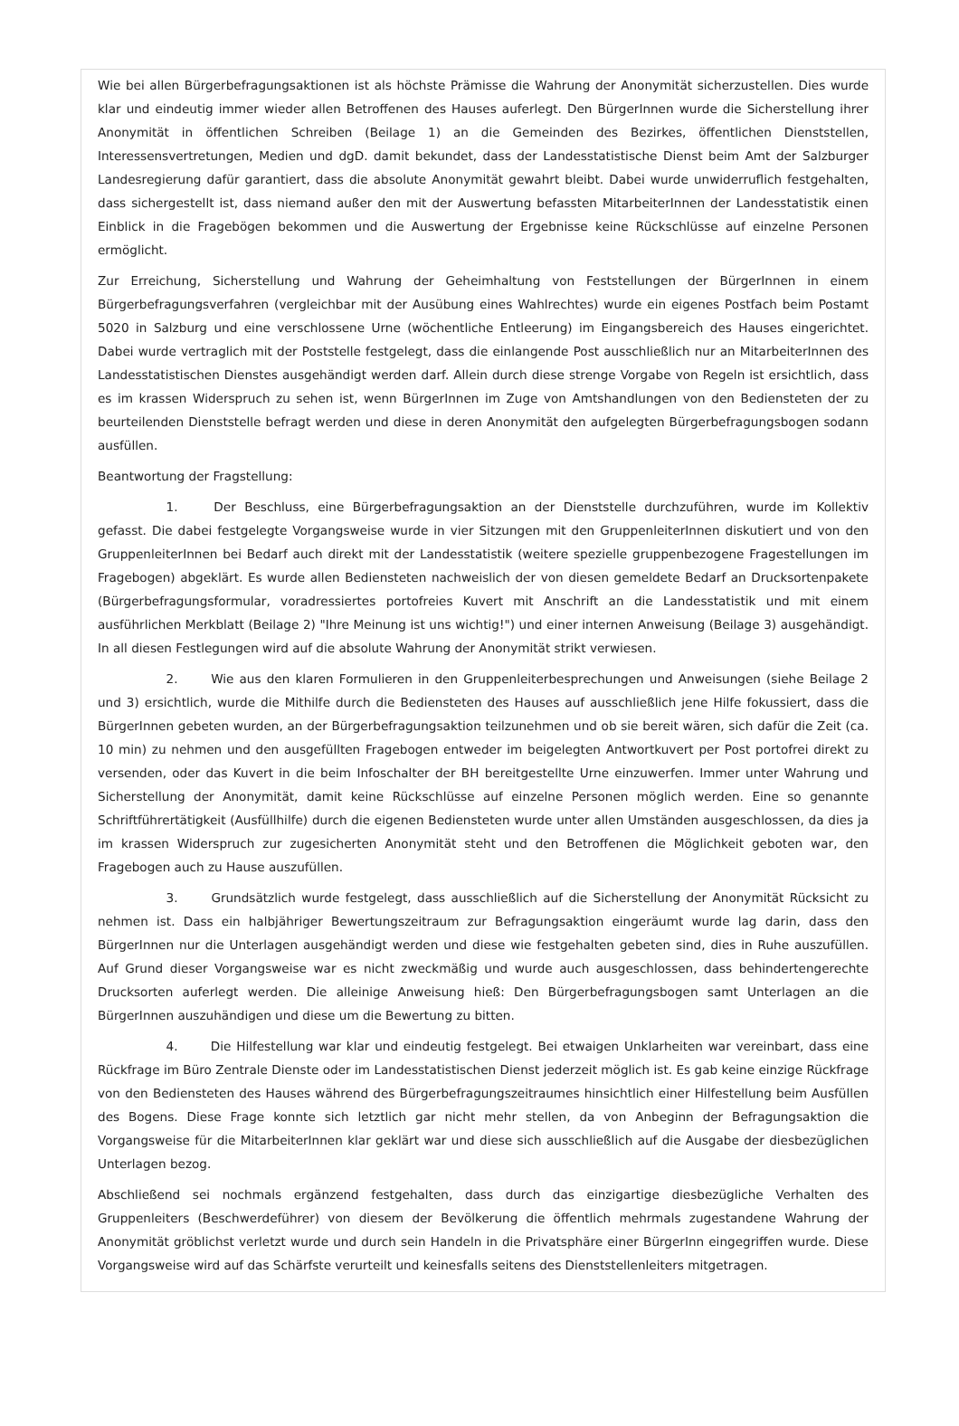Wie bei allen Bürgerbefragungsaktionen ist als höchste Prämisse die Wahrung der Anonymität sicherzustellen. Dies wurde klar und eindeutig immer wieder allen Betroffenen des Hauses auferlegt. Den BürgerInnen wurde die Sicherstellung ihrer Anonymität in öffentlichen Schreiben (Beilage 1) an die Gemeinden des Bezirkes, öffentlichen Dienststellen, Interessensvertretungen, Medien und dgD. damit bekundet, dass der Landesstatistische Dienst beim Amt der Salzburger Landesregierung dafür garantiert, dass die absolute Anonymität gewahrt bleibt. Dabei wurde unwiderruflich festgehalten, dass sichergestellt ist, dass niemand außer den mit der Auswertung befassten MitarbeiterInnen der Landesstatistik einen Einblick in die Fragebögen bekommen und die Auswertung der Ergebnisse keine Rückschlüsse auf einzelne Personen ermöglicht.
Zur Erreichung, Sicherstellung und Wahrung der Geheimhaltung von Feststellungen der BürgerInnen in einem Bürgerbefragungsverfahren (vergleichbar mit der Ausübung eines Wahlrechtes) wurde ein eigenes Postfach beim Postamt 5020 in Salzburg und eine verschlossene Urne (wöchentliche Entleerung) im Eingangsbereich des Hauses eingerichtet. Dabei wurde vertraglich mit der Poststelle festgelegt, dass die einlangende Post ausschließlich nur an MitarbeiterInnen des Landesstatistischen Dienstes ausgehändigt werden darf. Allein durch diese strenge Vorgabe von Regeln ist ersichtlich, dass es im krassen Widerspruch zu sehen ist, wenn BürgerInnen im Zuge von Amtshandlungen von den Bediensteten der zu beurteilenden Dienststelle befragt werden und diese in deren Anonymität den aufgelegten Bürgerbefragungsbogen sodann ausfüllen.
Beantwortung der Fragstellung:
1. Der Beschluss, eine Bürgerbefragungsaktion an der Dienststelle durchzuführen, wurde im Kollektiv gefasst. Die dabei festgelegte Vorgangsweise wurde in vier Sitzungen mit den GruppenleiterInnen diskutiert und von den GruppenleiterInnen bei Bedarf auch direkt mit der Landesstatistik (weitere spezielle gruppenbezogene Fragestellungen im Fragebogen) abgeklärt. Es wurde allen Bediensteten nachweislich der von diesen gemeldete Bedarf an Drucksortenpakete (Bürgerbefragungsformular, voradressiertes portofreies Kuvert mit Anschrift an die Landesstatistik und mit einem ausführlichen Merkblatt (Beilage 2) "Ihre Meinung ist uns wichtig!") und einer internen Anweisung (Beilage 3) ausgehändigt. In all diesen Festlegungen wird auf die absolute Wahrung der Anonymität strikt verwiesen.
2. Wie aus den klaren Formulieren in den Gruppenleiterbesprechungen und Anweisungen (siehe Beilage 2 und 3) ersichtlich, wurde die Mithilfe durch die Bediensteten des Hauses auf ausschließlich jene Hilfe fokussiert, dass die BürgerInnen gebeten wurden, an der Bürgerbefragungsaktion teilzunehmen und ob sie bereit wären, sich dafür die Zeit (ca. 10 min) zu nehmen und den ausgefüllten Fragebogen entweder im beigelegten Antwortkuvert per Post portofrei direkt zu versenden, oder das Kuvert in die beim Infoschalter der BH bereitgestellte Urne einzuwerfen. Immer unter Wahrung und Sicherstellung der Anonymität, damit keine Rückschlüsse auf einzelne Personen möglich werden. Eine so genannte Schriftführertätigkeit (Ausfüllhilfe) durch die eigenen Bediensteten wurde unter allen Umständen ausgeschlossen, da dies ja im krassen Widerspruch zur zugesicherten Anonymität steht und den Betroffenen die Möglichkeit geboten war, den Fragebogen auch zu Hause auszufüllen.
3. Grundsätzlich wurde festgelegt, dass ausschließlich auf die Sicherstellung der Anonymität Rücksicht zu nehmen ist. Dass ein halbjähriger Bewertungszeitraum zur Befragungsaktion eingeräumt wurde lag darin, dass den BürgerInnen nur die Unterlagen ausgehändigt werden und diese wie festgehalten gebeten sind, dies in Ruhe auszufüllen. Auf Grund dieser Vorgangsweise war es nicht zweckmäßig und wurde auch ausgeschlossen, dass behindertengerechte Drucksorten auferlegt werden. Die alleinige Anweisung hieß: Den Bürgerbefragungsbogen samt Unterlagen an die BürgerInnen auszuhändigen und diese um die Bewertung zu bitten.
4. Die Hilfestellung war klar und eindeutig festgelegt. Bei etwaigen Unklarheiten war vereinbart, dass eine Rückfrage im Büro Zentrale Dienste oder im Landesstatistischen Dienst jederzeit möglich ist. Es gab keine einzige Rückfrage von den Bediensteten des Hauses während des Bürgerbefragungszeitraumes hinsichtlich einer Hilfestellung beim Ausfüllen des Bogens. Diese Frage konnte sich letztlich gar nicht mehr stellen, da von Anbeginn der Befragungsaktion die Vorgangsweise für die MitarbeiterInnen klar geklärt war und diese sich ausschließlich auf die Ausgabe der diesbezüglichen Unterlagen bezog.
Abschließend sei nochmals ergänzend festgehalten, dass durch das einzigartige diesbezügliche Verhalten des Gruppenleiters (Beschwerdeführer) von diesem der Bevölkerung die öffentlich mehrmals zugestandene Wahrung der Anonymität gröblichst verletzt wurde und durch sein Handeln in die Privatsphäre einer BürgerInn eingegriffen wurde. Diese Vorgangsweise wird auf das Schärfste verurteilt und keinesfalls seitens des Dienststellenleiters mitgetragen.